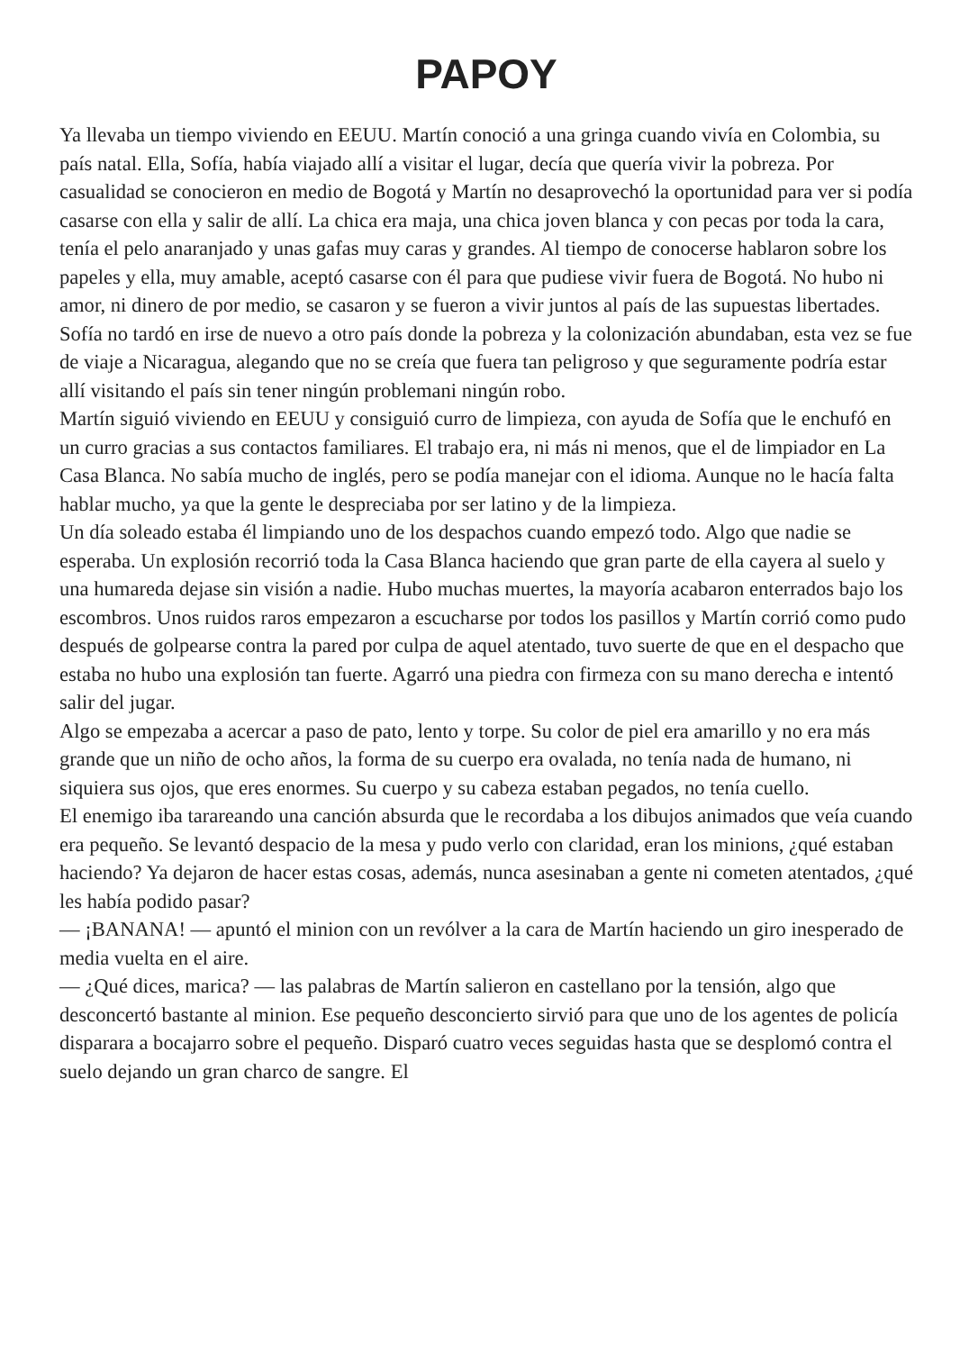PAPOY
Ya llevaba un tiempo viviendo en EEUU. Martín conoció a una gringa cuando vivía en Colombia, su país natal. Ella, Sofía, había viajado allí a visitar el lugar, decía que quería vivir la pobreza. Por casualidad se conocieron en medio de Bogotá y Martín no desaprovechó la oportunidad para ver si podía casarse con ella y salir de allí. La chica era maja, una chica joven blanca y con pecas por toda la cara, tenía el pelo anaranjado y unas gafas muy caras y grandes. Al tiempo de conocerse hablaron sobre los papeles y ella, muy amable, aceptó casarse con él para que pudiese vivir fuera de Bogotá. No hubo ni amor, ni dinero de por medio, se casaron y se fueron a vivir juntos al país de las supuestas libertades. Sofía no tardó en irse de nuevo a otro país donde la pobreza y la colonización abundaban, esta vez se fue de viaje a Nicaragua, alegando que no se creía que fuera tan peligroso y que seguramente podría estar allí visitando el país sin tener ningún problemani ningún robo.
Martín siguió viviendo en EEUU y consiguió curro de limpieza, con ayuda de Sofía que le enchufó en un curro gracias a sus contactos familiares. El trabajo era, ni más ni menos, que el de limpiador en La Casa Blanca. No sabía mucho de inglés, pero se podía manejar con el idioma. Aunque no le hacía falta hablar mucho, ya que la gente le despreciaba por ser latino y de la limpieza.
Un día soleado estaba él limpiando uno de los despachos cuando empezó todo. Algo que nadie se esperaba. Un explosión recorrió toda la Casa Blanca haciendo que gran parte de ella cayera al suelo y una humareda dejase sin visión a nadie. Hubo muchas muertes, la mayoría acabaron enterrados bajo los escombros. Unos ruidos raros empezaron a escucharse por todos los pasillos y Martín corrió como pudo después de golpearse contra la pared por culpa de aquel atentado, tuvo suerte de que en el despacho que estaba no hubo una explosión tan fuerte. Agarró una piedra con firmeza con su mano derecha e intentó salir del jugar.
Algo se empezaba a acercar a paso de pato, lento y torpe. Su color de piel era amarillo y no era más grande que un niño de ocho años, la forma de su cuerpo era ovalada, no tenía nada de humano, ni siquiera sus ojos, que eres enormes. Su cuerpo y su cabeza estaban pegados, no tenía cuello.
El enemigo iba tarareando una canción absurda que le recordaba a los dibujos animados que veía cuando era pequeño. Se levantó despacio de la mesa y pudo verlo con claridad, eran los minions, ¿qué estaban haciendo? Ya dejaron de hacer estas cosas, además, nunca asesinaban a gente ni cometen atentados, ¿qué les había podido pasar?
— ¡BANANA! — apuntó el minion con un revólver a la cara de Martín haciendo un giro inesperado de media vuelta en el aire.
— ¿Qué dices, marica? — las palabras de Martín salieron en castellano por la tensión, algo que desconcertó bastante al minion. Ese pequeño desconcierto sirvió para que uno de los agentes de policía disparara a bocajarro sobre el pequeño. Disparó cuatro veces seguidas hasta que se desplomó contra el suelo dejando un gran charco de sangre. El